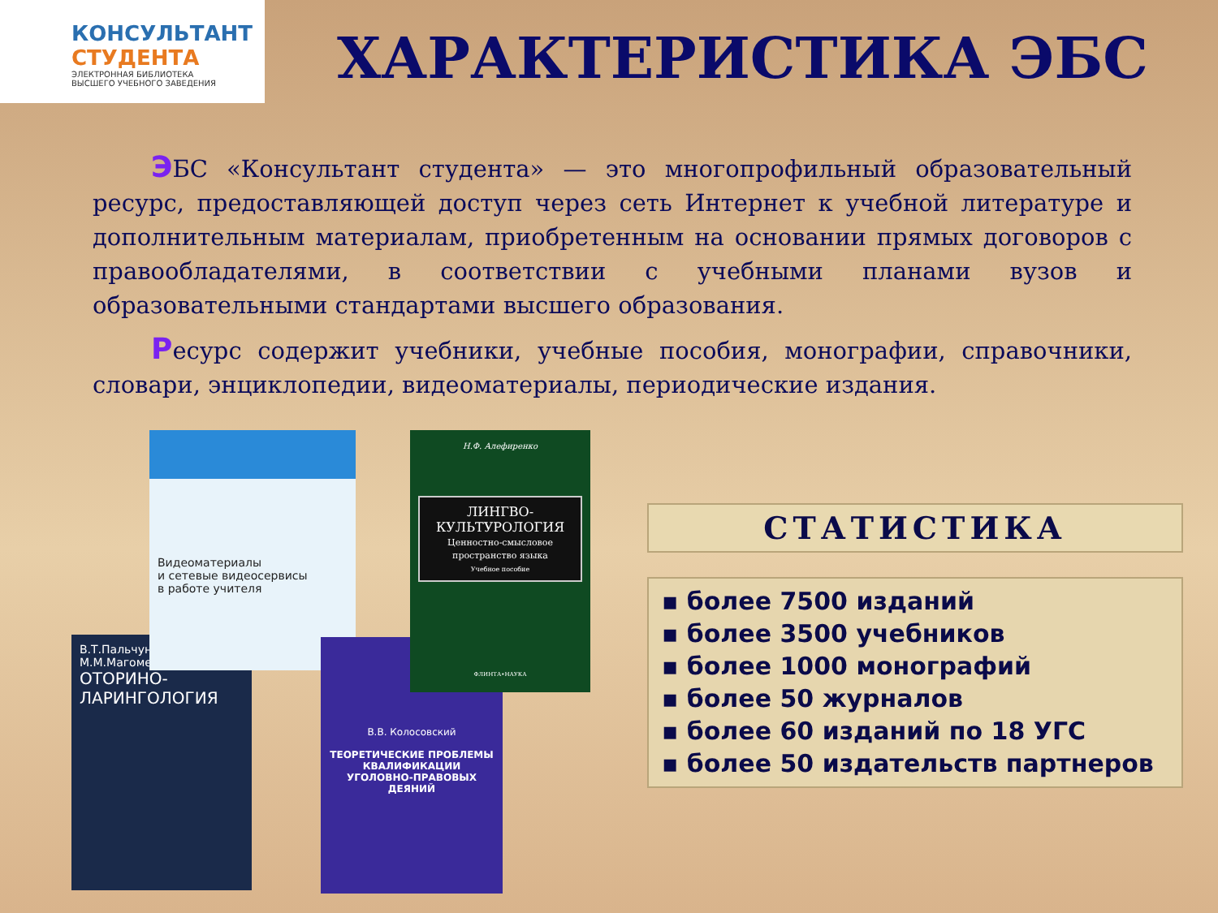КОНСУЛЬТАНТ
СТУДЕНТА
ЭЛЕКТРОННАЯ БИБЛИОТЕКА
ВЫСШЕГО УЧЕБНОГО ЗАВЕДЕНИЯ
ХАРАКТЕРИСТИКА ЭБС
ЭБС «Консультант студента» — это многопрофильный образовательный ресурс, предоставляющей доступ через сеть Интернет к учебной литературе и дополнительным материалам, приобретенным на основании прямых договоров с правообладателями, в соответствии с учебными планами вузов и образовательными стандартами высшего образования.
Ресурс содержит учебники, учебные пособия, монографии, справочники, словари, энциклопедии, видеоматериалы, периодические издания.
В.Т.Пальчун
М.М.Магомедов
ОТОРИНО-
ЛАРИНГОЛОГИЯ
Видеоматериалы
и сетевые видеосервисы
в работе учителя
В.В. Колосовский
ТЕОРЕТИЧЕСКИЕ ПРОБЛЕМЫ КВАЛИФИКАЦИИ УГОЛОВНО-ПРАВОВЫХ ДЕЯНИЙ
Н.Ф. Алефиренко
ЛИНГВО-
КУЛЬТУРОЛОГИЯ
Ценностно-смысловое пространство языка
Учебное пособие
ФЛИНТА•НАУКА
СТАТИСТИКА
▪ более 7500 изданий
▪ более 3500 учебников
▪ более 1000 монографий
▪ более 50 журналов
▪ более 60 изданий по 18 УГС
▪ более 50 издательств партнеров